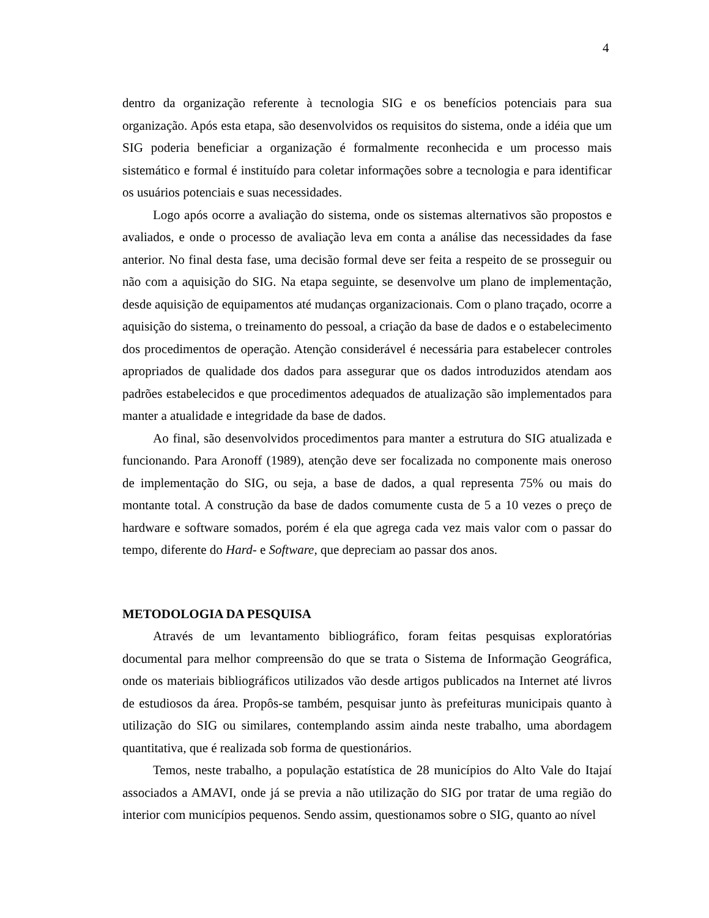4
dentro da organização referente à tecnologia SIG e os benefícios potenciais para sua organização. Após esta etapa, são desenvolvidos os requisitos do sistema, onde a idéia que um SIG poderia beneficiar a organização é formalmente reconhecida e um processo mais sistemático e formal é instituído para coletar informações sobre a tecnologia e para identificar os usuários potenciais e suas necessidades.
Logo após ocorre a avaliação do sistema, onde os sistemas alternativos são propostos e avaliados, e onde o processo de avaliação leva em conta a análise das necessidades da fase anterior. No final desta fase, uma decisão formal deve ser feita a respeito de se prosseguir ou não com a aquisição do SIG. Na etapa seguinte, se desenvolve um plano de implementação, desde aquisição de equipamentos até mudanças organizacionais. Com o plano traçado, ocorre a aquisição do sistema, o treinamento do pessoal, a criação da base de dados e o estabelecimento dos procedimentos de operação. Atenção considerável é necessária para estabelecer controles apropriados de qualidade dos dados para assegurar que os dados introduzidos atendam aos padrões estabelecidos e que procedimentos adequados de atualização são implementados para manter a atualidade e integridade da base de dados.
Ao final, são desenvolvidos procedimentos para manter a estrutura do SIG atualizada e funcionando. Para Aronoff (1989), atenção deve ser focalizada no componente mais oneroso de implementação do SIG, ou seja, a base de dados, a qual representa 75% ou mais do montante total. A construção da base de dados comumente custa de 5 a 10 vezes o preço de hardware e software somados, porém é ela que agrega cada vez mais valor com o passar do tempo, diferente do Hard- e Software, que depreciam ao passar dos anos.
METODOLOGIA DA PESQUISA
Através de um levantamento bibliográfico, foram feitas pesquisas exploratórias documental para melhor compreensão do que se trata o Sistema de Informação Geográfica, onde os materiais bibliográficos utilizados vão desde artigos publicados na Internet até livros de estudiosos da área. Propôs-se também, pesquisar junto às prefeituras municipais quanto à utilização do SIG ou similares, contemplando assim ainda neste trabalho, uma abordagem quantitativa, que é realizada sob forma de questionários.
Temos, neste trabalho, a população estatística de 28 municípios do Alto Vale do Itajaí associados a AMAVI, onde já se previa a não utilização do SIG por tratar de uma região do interior com municípios pequenos. Sendo assim, questionamos sobre o SIG, quanto ao nível